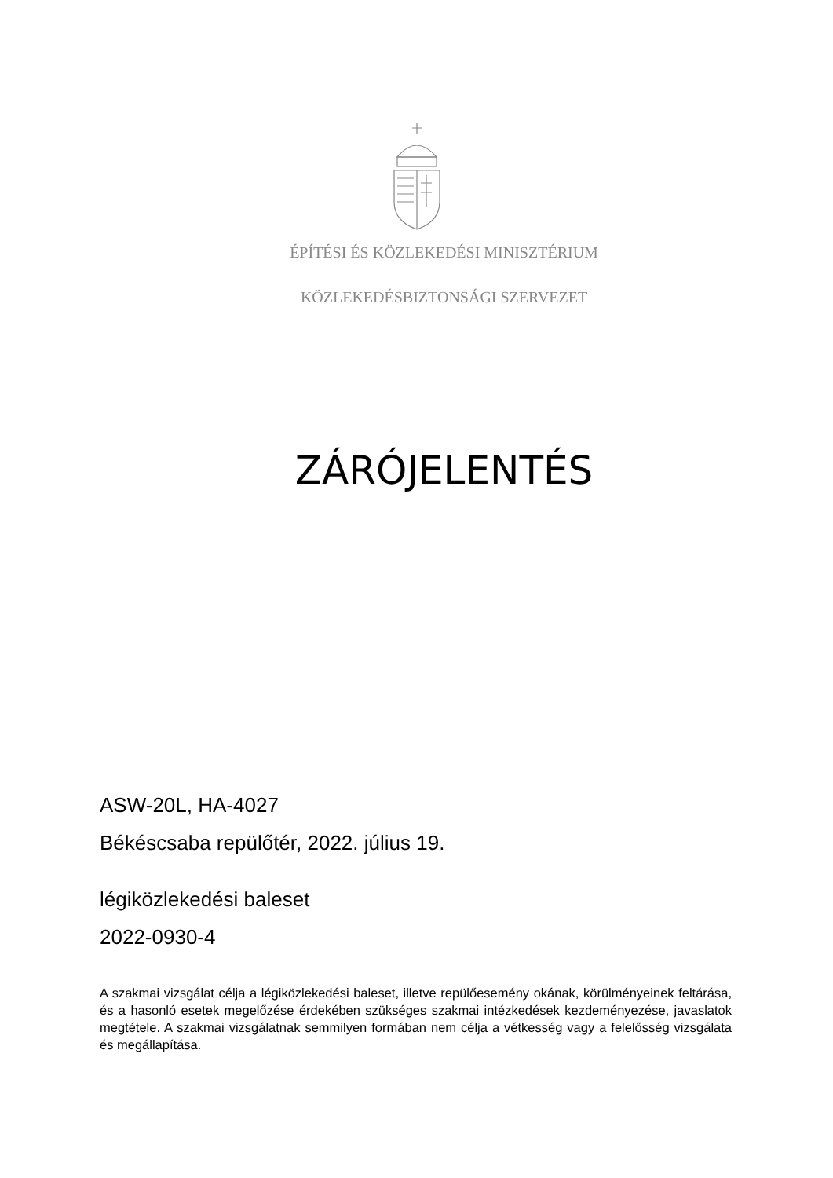ÉPÍTÉSI ÉS KÖZLEKEDÉSI MINISZTÉRIUM
KÖZLEKEDÉSBIZTONSÁGI SZERVEZET
ZÁRÓJELENTÉS
ASW-20L, HA-4027
Békéscsaba repülőtér, 2022. július 19.
légiközlekedési baleset
2022-0930-4
A szakmai vizsgálat célja a légiközlekedési baleset, illetve repülőesemény okának, körülményeinek feltárása, és a hasonló esetek megelőzése érdekében szükséges szakmai intézkedések kezdeményezése, javaslatok megtétele. A szakmai vizsgálatnak semmilyen formában nem célja a vétkesség vagy a felelősség vizsgálata és megállapítása.